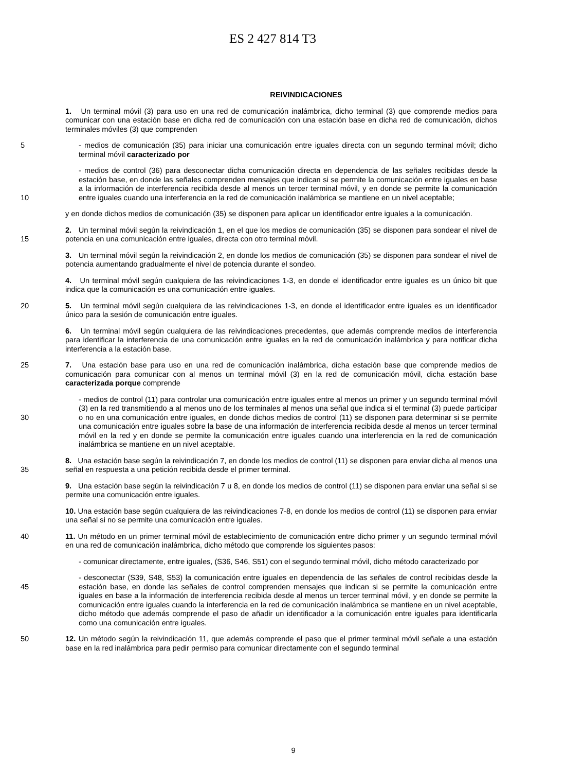ES 2 427 814 T3
REIVINDICACIONES
1. Un terminal móvil (3) para uso en una red de comunicación inalámbrica, dicho terminal (3) que comprende medios para comunicar con una estación base en dicha red de comunicación con una estación base en dicha red de comunicación, dichos terminales móviles (3) que comprenden
5 - medios de comunicación (35) para iniciar una comunicación entre iguales directa con un segundo terminal móvil; dicho terminal móvil caracterizado por
10 - medios de control (36) para desconectar dicha comunicación directa en dependencia de las señales recibidas desde la estación base, en donde las señales comprenden mensajes que indican si se permite la comunicación entre iguales en base a la información de interferencia recibida desde al menos un tercer terminal móvil, y en donde se permite la comunicación entre iguales cuando una interferencia en la red de comunicación inalámbrica se mantiene en un nivel aceptable;
y en donde dichos medios de comunicación (35) se disponen para aplicar un identificador entre iguales a la comunicación.
15 2. Un terminal móvil según la reivindicación 1, en el que los medios de comunicación (35) se disponen para sondear el nivel de potencia en una comunicación entre iguales, directa con otro terminal móvil.
3. Un terminal móvil según la reivindicación 2, en donde los medios de comunicación (35) se disponen para sondear el nivel de potencia aumentando gradualmente el nivel de potencia durante el sondeo.
4. Un terminal móvil según cualquiera de las reivindicaciones 1-3, en donde el identificador entre iguales es un único bit que indica que la comunicación es una comunicación entre iguales.
20 5. Un terminal móvil según cualquiera de las reivindicaciones 1-3, en donde el identificador entre iguales es un identificador único para la sesión de comunicación entre iguales.
6. Un terminal móvil según cualquiera de las reivindicaciones precedentes, que además comprende medios de interferencia para identificar la interferencia de una comunicación entre iguales en la red de comunicación inalámbrica y para notificar dicha interferencia a la estación base.
25 7. Una estación base para uso en una red de comunicación inalámbrica, dicha estación base que comprende medios de comunicación para comunicar con al menos un terminal móvil (3) en la red de comunicación móvil, dicha estación base caracterizada porque comprende
30 - medios de control (11) para controlar una comunicación entre iguales entre al menos un primer y un segundo terminal móvil (3) en la red transmitiendo a al menos uno de los terminales al menos una señal que indica si el terminal (3) puede participar o no en una comunicación entre iguales, en donde dichos medios de control (11) se disponen para determinar si se permite una comunicación entre iguales sobre la base de una información de interferencia recibida desde al menos un tercer terminal móvil en la red y en donde se permite la comunicación entre iguales cuando una interferencia en la red de comunicación inalámbrica se mantiene en un nivel aceptable.
35 8. Una estación base según la reivindicación 7, en donde los medios de control (11) se disponen para enviar dicha al menos una señal en respuesta a una petición recibida desde el primer terminal.
9. Una estación base según la reivindicación 7 u 8, en donde los medios de control (11) se disponen para enviar una señal si se permite una comunicación entre iguales.
10. Una estación base según cualquiera de las reivindicaciones 7-8, en donde los medios de control (11) se disponen para enviar una señal si no se permite una comunicación entre iguales.
40 11. Un método en un primer terminal móvil de establecimiento de comunicación entre dicho primer y un segundo terminal móvil en una red de comunicación inalámbrica, dicho método que comprende los siguientes pasos:
- comunicar directamente, entre iguales, (S36, S46, S51) con el segundo terminal móvil, dicho método caracterizado por
45 - desconectar (S39, S48, S53) la comunicación entre iguales en dependencia de las señales de control recibidas desde la estación base, en donde las señales de control comprenden mensajes que indican si se permite la comunicación entre iguales en base a la información de interferencia recibida desde al menos un tercer terminal móvil, y en donde se permite la comunicación entre iguales cuando la interferencia en la red de comunicación inalámbrica se mantiene en un nivel aceptable, dicho método que además comprende el paso de añadir un identificador a la comunicación entre iguales para identificarla como una comunicación entre iguales.
50 12. Un método según la reivindicación 11, que además comprende el paso que el primer terminal móvil señale a una estación base en la red inalámbrica para pedir permiso para comunicar directamente con el segundo terminal
9